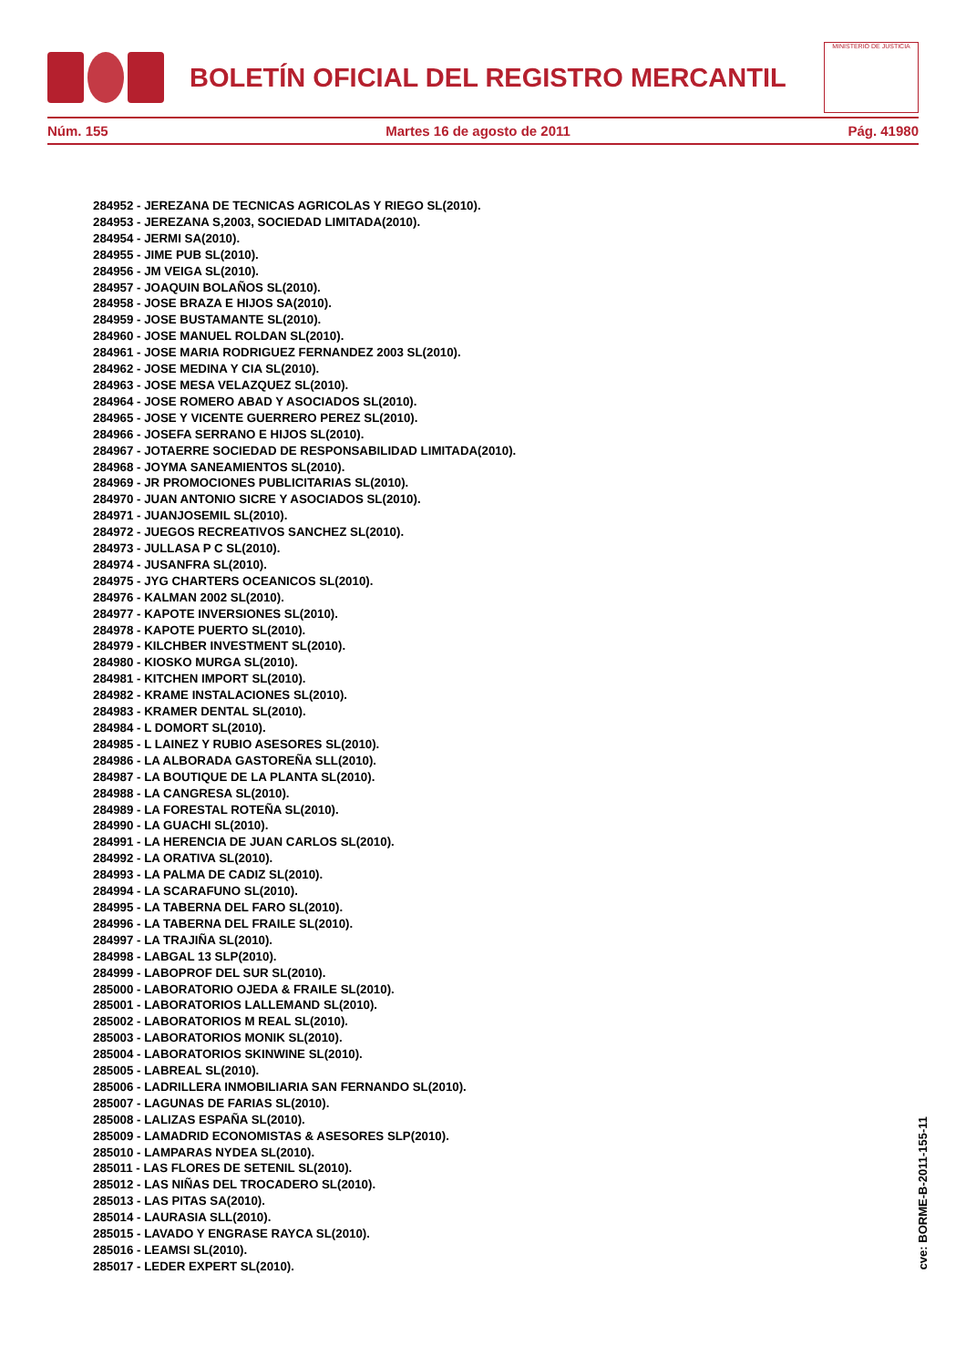BOLETÍN OFICIAL DEL REGISTRO MERCANTIL
MINISTERIO DE JUSTICIA
Núm. 155 Martes 16 de agosto de 2011 Pág. 41980
284952 - JEREZANA DE TECNICAS AGRICOLAS Y RIEGO SL(2010).
284953 - JEREZANA S,2003, SOCIEDAD LIMITADA(2010).
284954 - JERMI SA(2010).
284955 - JIME PUB SL(2010).
284956 - JM VEIGA SL(2010).
284957 - JOAQUIN BOLAÑOS SL(2010).
284958 - JOSE BRAZA E HIJOS SA(2010).
284959 - JOSE BUSTAMANTE SL(2010).
284960 - JOSE MANUEL ROLDAN SL(2010).
284961 - JOSE MARIA RODRIGUEZ FERNANDEZ 2003 SL(2010).
284962 - JOSE MEDINA Y CIA SL(2010).
284963 - JOSE MESA VELAZQUEZ SL(2010).
284964 - JOSE ROMERO ABAD Y ASOCIADOS SL(2010).
284965 - JOSE Y VICENTE GUERRERO PEREZ SL(2010).
284966 - JOSEFA SERRANO E HIJOS SL(2010).
284967 - JOTAERRE SOCIEDAD DE RESPONSABILIDAD LIMITADA(2010).
284968 - JOYMA SANEAMIENTOS SL(2010).
284969 - JR PROMOCIONES PUBLICITARIAS SL(2010).
284970 - JUAN ANTONIO SICRE Y ASOCIADOS SL(2010).
284971 - JUANJOSEMIL SL(2010).
284972 - JUEGOS RECREATIVOS SANCHEZ SL(2010).
284973 - JULLASA P C SL(2010).
284974 - JUSANFRA SL(2010).
284975 - JYG CHARTERS OCEANICOS SL(2010).
284976 - KALMAN 2002 SL(2010).
284977 - KAPOTE INVERSIONES SL(2010).
284978 - KAPOTE PUERTO SL(2010).
284979 - KILCHBER INVESTMENT SL(2010).
284980 - KIOSKO MURGA SL(2010).
284981 - KITCHEN IMPORT SL(2010).
284982 - KRAME INSTALACIONES SL(2010).
284983 - KRAMER DENTAL SL(2010).
284984 - L DOMORT SL(2010).
284985 - L LAINEZ Y RUBIO ASESORES SL(2010).
284986 - LA ALBORADA GASTOREÑA SLL(2010).
284987 - LA BOUTIQUE DE LA PLANTA SL(2010).
284988 - LA CANGRESA SL(2010).
284989 - LA FORESTAL ROTEÑA SL(2010).
284990 - LA GUACHI SL(2010).
284991 - LA HERENCIA DE JUAN CARLOS SL(2010).
284992 - LA ORATIVA SL(2010).
284993 - LA PALMA DE CADIZ SL(2010).
284994 - LA SCARAFUNO SL(2010).
284995 - LA TABERNA DEL FARO SL(2010).
284996 - LA TABERNA DEL FRAILE SL(2010).
284997 - LA TRAJIÑA SL(2010).
284998 - LABGAL 13 SLP(2010).
284999 - LABOPROF DEL SUR SL(2010).
285000 - LABORATORIO OJEDA & FRAILE SL(2010).
285001 - LABORATORIOS LALLEMAND SL(2010).
285002 - LABORATORIOS M REAL SL(2010).
285003 - LABORATORIOS MONIK SL(2010).
285004 - LABORATORIOS SKINWINE SL(2010).
285005 - LABREAL SL(2010).
285006 - LADRILLERA INMOBILIARIA SAN FERNANDO SL(2010).
285007 - LAGUNAS DE FARIAS SL(2010).
285008 - LALIZAS ESPAÑA SL(2010).
285009 - LAMADRID ECONOMISTAS & ASESORES SLP(2010).
285010 - LAMPARAS NYDEA SL(2010).
285011 - LAS FLORES DE SETENIL SL(2010).
285012 - LAS NIÑAS DEL TROCADERO SL(2010).
285013 - LAS PITAS SA(2010).
285014 - LAURASIA SLL(2010).
285015 - LAVADO Y ENGRASE RAYCA SL(2010).
285016 - LEAMSI SL(2010).
285017 - LEDER EXPERT SL(2010).
cve: BORME-B-2011-155-11